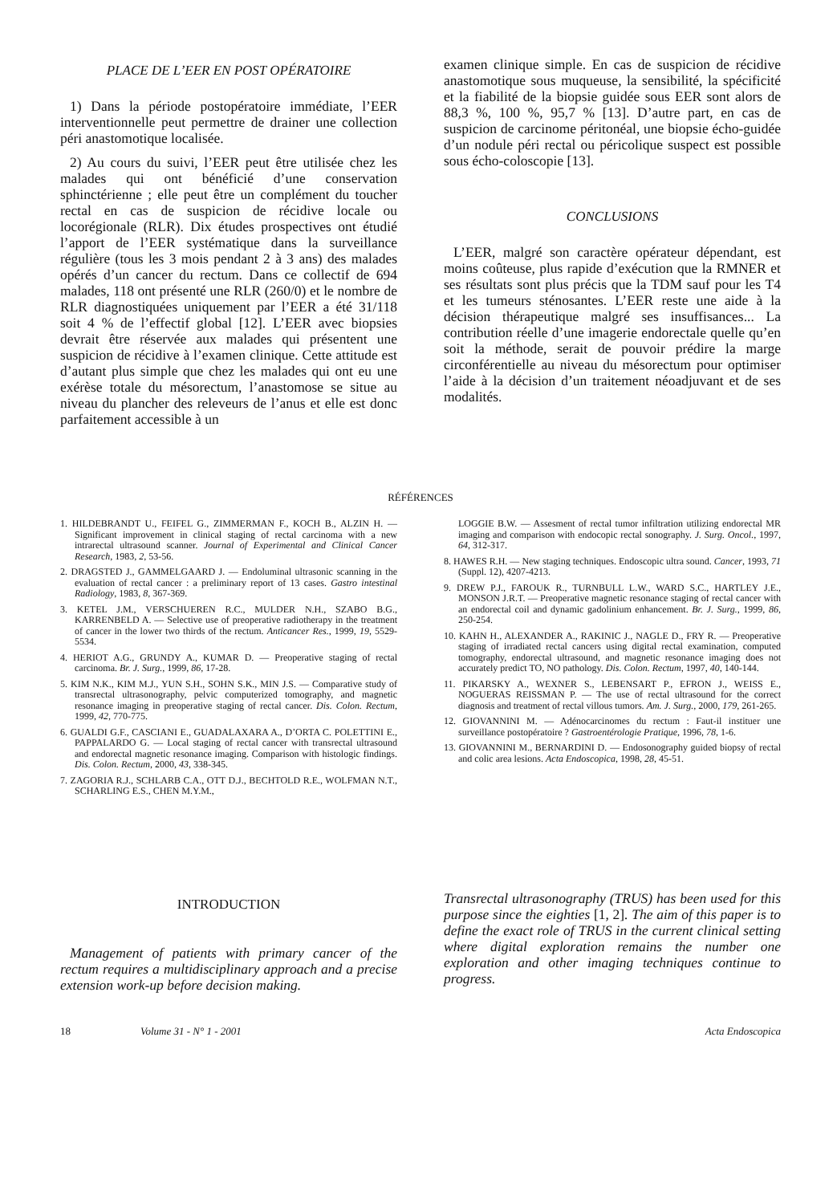PLACE DE L’EER EN POST OPÉRATOIRE
1) Dans la période postopératoire immédiate, l’EER interventionnelle peut permettre de drainer une collection péri anastomotique localisée.
2) Au cours du suivi, l’EER peut être utilisée chez les malades qui ont bénéficié d’une conservation sphinctérienne ; elle peut être un complément du toucher rectal en cas de suspicion de récidive locale ou locorégionale (RLR). Dix études prospectives ont étudié l’apport de l’EER systématique dans la surveillance régulière (tous les 3 mois pendant 2 à 3 ans) des malades opérés d’un cancer du rectum. Dans ce collectif de 694 malades, 118 ont présenté une RLR (260/0) et le nombre de RLR diagnostiquées uniquement par l’EER a été 31/118 soit 4 % de l’effectif global [12]. L’EER avec biopsies devrait être réservée aux malades qui présentent une suspicion de récidive à l’examen clinique. Cette attitude est d’autant plus simple que chez les malades qui ont eu une exérèse totale du mésorectum, l’anastomose se situe au niveau du plancher des releveurs de l’anus et elle est donc parfaitement accessible à un
examen clinique simple. En cas de suspicion de récidive anastomotique sous muqueuse, la sensibilité, la spécificité et la fiabilité de la biopsie guidée sous EER sont alors de 88,3 %, 100 %, 95,7 % [13]. D’autre part, en cas de suspicion de carcinome péritonéal, une biopsie écho-guidée d’un nodule péri rectal ou péricolique suspect est possible sous écho-coloscopie [13].
CONCLUSIONS
L’EER, malgré son caractère opérateur dépendant, est moins coûteuse, plus rapide d’exécution que la RMNER et ses résultats sont plus précis que la TDM sauf pour les T4 et les tumeurs sténosantes. L’EER reste une aide à la décision thérapeutique malgré ses insuffisances... La contribution réelle d’une imagerie endorectale quelle qu’en soit la méthode, serait de pouvoir prédire la marge circonférentielle au niveau du mésorectum pour optimiser l’aide à la décision d’un traitement néoadjuvant et de ses modalités.
RÉFÉRENCES
1. HILDEBRANDT U., FEIFEL G., ZIMMERMAN F., KOCH B., ALZIN H. — Significant improvement in clinical staging of rectal carcinoma with a new intrarectal ultrasound scanner. Journal of Experimental and Clinical Cancer Research, 1983, 2, 53-56.
2. DRAGSTED J., GAMMELGAARD J. — Endoluminal ultrasonic scanning in the evaluation of rectal cancer : a preliminary report of 13 cases. Gastro intestinal Radiology, 1983, 8, 367-369.
3. KETEL J.M., VERSCHUEREN R.C., MULDER N.H., SZABO B.G., KARRENBELD A. — Selective use of preoperative radiotherapy in the treatment of cancer in the lower two thirds of the rectum. Anticancer Res., 1999, 19, 5529-5534.
4. HERIOT A.G., GRUNDY A., KUMAR D. — Preoperative staging of rectal carcinoma. Br. J. Surg., 1999, 86, 17-28.
5. KIM N.K., KIM M.J., YUN S.H., SOHN S.K., MIN J.S. — Comparative study of transrectal ultrasonography, pelvic computerized tomography, and magnetic resonance imaging in preoperative staging of rectal cancer. Dis. Colon. Rectum, 1999, 42, 770-775.
6. GUALDI G.F., CASCIANI E., GUADALAXARA A., D’ORTA C. POLETTINI E., PAPPALARDO G. — Local staging of rectal cancer with transrectal ultrasound and endorectal magnetic resonance imaging. Comparison with histologic findings. Dis. Colon. Rectum, 2000, 43, 338-345.
7. ZAGORIA R.J., SCHLARB C.A., OTT D.J., BECHTOLD R.E., WOLFMAN N.T., SCHARLING E.S., CHEN M.Y.M.,
LOGGIE B.W. — Assesment of rectal tumor infiltration utilizing endorectal MR imaging and comparison with endocopic rectal sonography. J. Surg. Oncol., 1997, 64, 312-317.
8. HAWES R.H. — New staging techniques. Endoscopic ultra sound. Cancer, 1993, 71 (Suppl. 12), 4207-4213.
9. DREW P.J., FAROUK R., TURNBULL L.W., WARD S.C., HARTLEY J.E., MONSON J.R.T. — Preoperative magnetic resonance staging of rectal cancer with an endorectal coil and dynamic gadolinium enhancement. Br. J. Surg., 1999, 86, 250-254.
10. KAHN H., ALEXANDER A., RAKINIC J., NAGLE D., FRY R. — Preoperative staging of irradiated rectal cancers using digital rectal examination, computed tomography, endorectal ultrasound, and magnetic resonance imaging does not accurately predict TO, NO pathology. Dis. Colon. Rectum, 1997, 40, 140-144.
11. PIKARSKY A., WEXNER S., LEBENSART P., EFRON J., WEISS E., NOGUERAS REISSMAN P. — The use of rectal ultrasound for the correct diagnosis and treatment of rectal villous tumors. Am. J. Surg., 2000, 179, 261-265.
12. GIOVANNINI M. — Adénocarcinomes du rectum : Faut-il instituer une surveillance postopératoire ? Gastroentérologie Pratique, 1996, 78, 1-6.
13. GIOVANNINI M., BERNARDINI D. — Endosonography guided biopsy of rectal and colic area lesions. Acta Endoscopica, 1998, 28, 45-51.
INTRODUCTION
Management of patients with primary cancer of the rectum requires a multidisciplinary approach and a precise extension work-up before decision making.
Transrectal ultrasonography (TRUS) has been used for this purpose since the eighties [1, 2]. The aim of this paper is to define the exact role of TRUS in the current clinical setting where digital exploration remains the number one exploration and other imaging techniques continue to progress.
18 Volume 31 - N° 1 - 2001 Acta Endoscopica